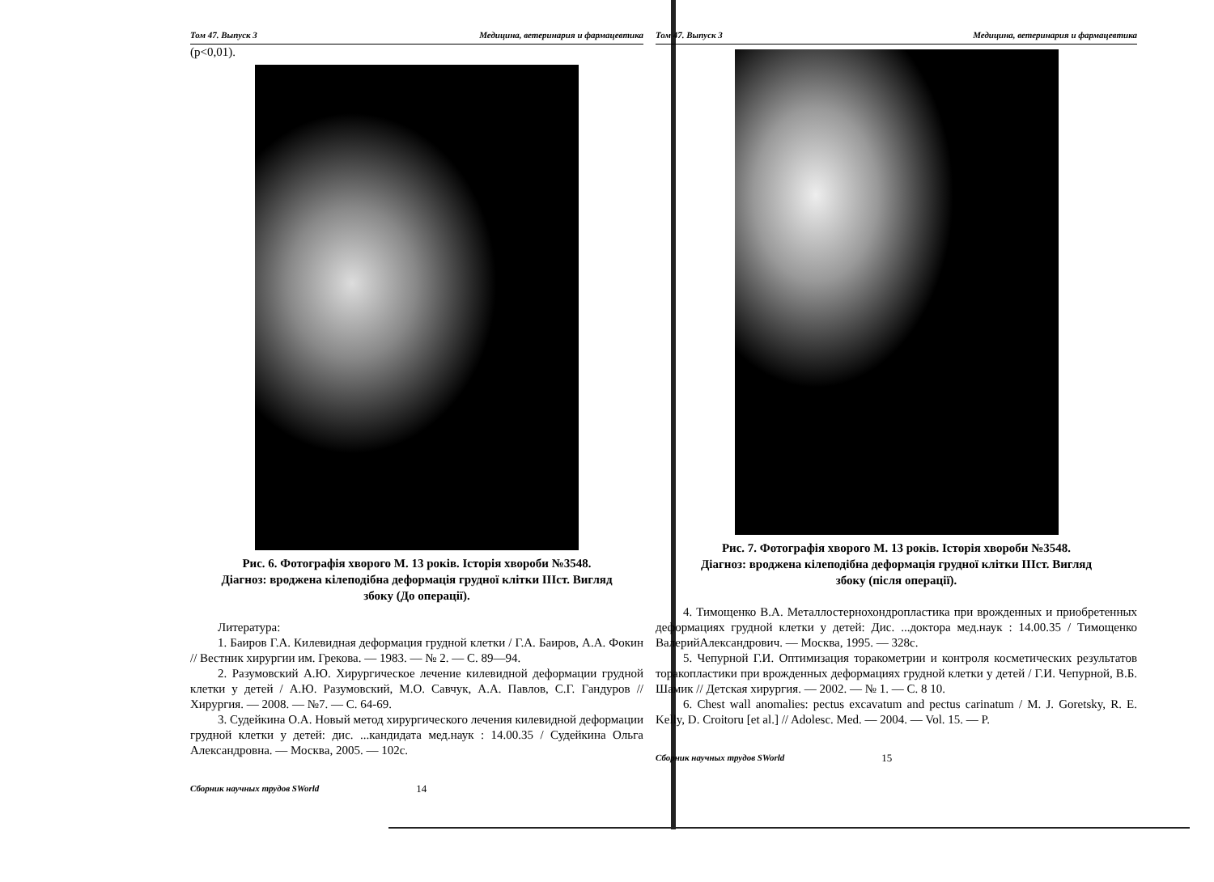Том 47. Выпуск 3 Медицина, ветеринария и фармацевтика
(p<0,01).
Рис. 6. Фотографія хворого М. 13 років. Історія хвороби №3548.
Діагноз: вроджена кілеподібна деформація грудної клітки IIIст. Вигляд
збоку (До операції).
Литература:
1. Баиров Г.А. Килевидная деформация грудной клетки / Г.А. Баиров, А.А. Фокин // Вестник хирургии им. Грекова. — 1983. — № 2. — С. 89—94.
2. Разумовский А.Ю. Хирургическое лечение килевидной деформации грудной клетки у детей / А.Ю. Разумовский, М.О. Савчук, А.А. Павлов, С.Г. Гандуров // Хирургия. — 2008. — №7. — С. 64-69.
3. Судейкина О.А. Новый метод хирургического лечения килевидной деформации грудной клетки у детей: дис. ...кандидата мед.наук : 14.00.35 / Судейкина Ольга Александровна. — Москва, 2005. — 102с.
Сборник научных трудов SWorld 14
Том 47. Выпуск 3 Медицина, ветеринария и фармацевтика
Рис. 7. Фотографія хворого М. 13 років. Історія хвороби №3548.
Діагноз: вроджена кілеподібна деформація грудної клітки IIIст. Вигляд
збоку (після операції).
4. Тимощенко В.А. Металлостернохондропластика при врожденных и приобретенных деформациях грудной клетки у детей: Дис. ...доктора мед.наук : 14.00.35 / Тимощенко ВалерийАлександрович. — Москва, 1995. — 328с.
5. Чепурной Г.И. Оптимизация торакометрии и контроля косметических результатов торакопластики при врожденных деформациях грудной клетки у детей / Г.И. Чепурной, В.Б. Шамик // Детская хирургия. — 2002. — № 1. — С. 8 10.
6. Chest wall anomalies: pectus excavatum and pectus carinatum / M. J. Goretsky, R. E. Kelly, D. Croitoru [et al.] // Adolesc. Med. — 2004. — Vol. 15. — P.
Сборник научных трудов SWorld 15